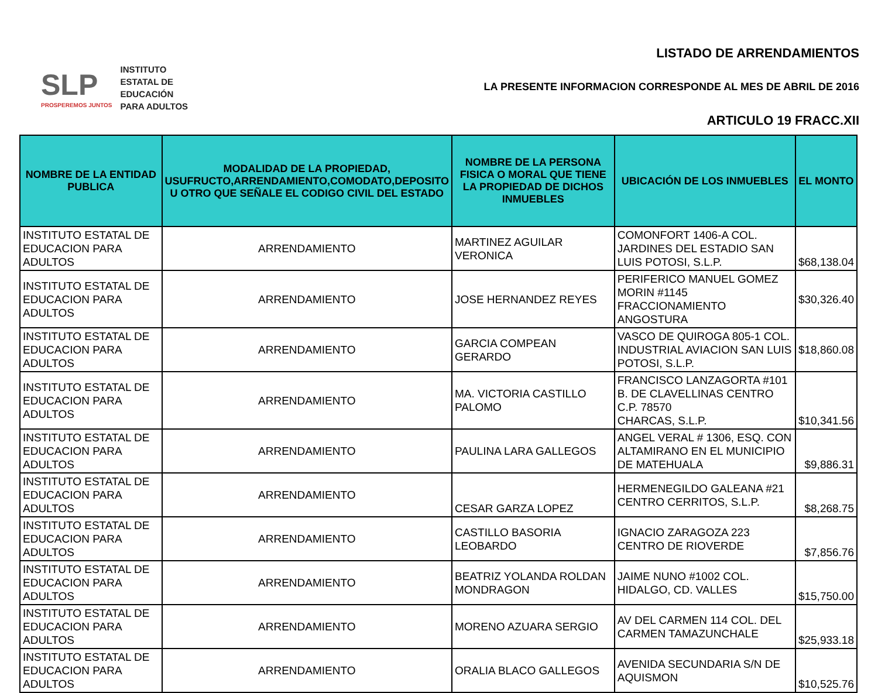SLP
PROSPEREMOS JUNTOS
INSTITUTO
ESTATAL DE
EDUCACIÓN
PARA ADULTOS
LISTADO DE ARRENDAMIENTOS
LA PRESENTE INFORMACION CORRESPONDE AL MES DE ABRIL DE 2016
ARTICULO 19 FRACC.XII
| NOMBRE DE LA ENTIDAD PUBLICA | MODALIDAD DE LA PROPIEDAD, USUFRUCTO,ARRENDAMIENTO,COMODATO,DEPOSITO U OTRO QUE SEÑALE EL CODIGO CIVIL DEL ESTADO | NOMBRE DE LA PERSONA FISICA O MORAL QUE TIENE LA PROPIEDAD DE DICHOS INMUEBLES | UBICACIÓN DE LOS INMUEBLES | EL MONTO |
| --- | --- | --- | --- | --- |
| INSTITUTO ESTATAL DE EDUCACION PARA ADULTOS | ARRENDAMIENTO | MARTINEZ AGUILAR VERONICA | COMONFORT 1406-A COL. JARDINES DEL ESTADIO SAN LUIS POTOSI, S.L.P. | $68,138.04 |
| INSTITUTO ESTATAL DE EDUCACION PARA ADULTOS | ARRENDAMIENTO | JOSE HERNANDEZ REYES | PERIFERICO MANUEL GOMEZ MORIN #1145 FRACCIONAMIENTO ANGOSTURA | $30,326.40 |
| INSTITUTO ESTATAL DE EDUCACION PARA ADULTOS | ARRENDAMIENTO | GARCIA COMPEAN GERARDO | VASCO DE QUIROGA 805-1 COL. INDUSTRIAL AVIACION SAN LUIS POTOSI, S.L.P. | $18,860.08 |
| INSTITUTO ESTATAL DE EDUCACION PARA ADULTOS | ARRENDAMIENTO | MA. VICTORIA CASTILLO PALOMO | FRANCISCO LANZAGORTA #101 B. DE CLAVELLINAS CENTRO C.P. 78570 CHARCAS, S.L.P. | $10,341.56 |
| INSTITUTO ESTATAL DE EDUCACION PARA ADULTOS | ARRENDAMIENTO | PAULINA LARA GALLEGOS | ANGEL VERAL # 1306, ESQ. CON ALTAMIRANO EN EL MUNICIPIO DE MATEHUALA | $9,886.31 |
| INSTITUTO ESTATAL DE EDUCACION PARA ADULTOS | ARRENDAMIENTO | CESAR GARZA LOPEZ | HERMENEGILDO GALEANA #21 CENTRO CERRITOS, S.L.P. | $8,268.75 |
| INSTITUTO ESTATAL DE EDUCACION PARA ADULTOS | ARRENDAMIENTO | CASTILLO BASORIA LEOBARDO | IGNACIO ZARAGOZA 223 CENTRO DE RIOVERDE | $7,856.76 |
| INSTITUTO ESTATAL DE EDUCACION PARA ADULTOS | ARRENDAMIENTO | BEATRIZ YOLANDA ROLDAN MONDRAGON | JAIME NUNO #1002 COL. HIDALGO, CD. VALLES | $15,750.00 |
| INSTITUTO ESTATAL DE EDUCACION PARA ADULTOS | ARRENDAMIENTO | MORENO AZUARA SERGIO | AV DEL CARMEN 114 COL. DEL CARMEN TAMAZUNCHALE | $25,933.18 |
| INSTITUTO ESTATAL DE EDUCACION PARA ADULTOS | ARRENDAMIENTO | ORALIA BLACO GALLEGOS | AVENIDA SECUNDARIA S/N DE AQUISMON | $10,525.76 |